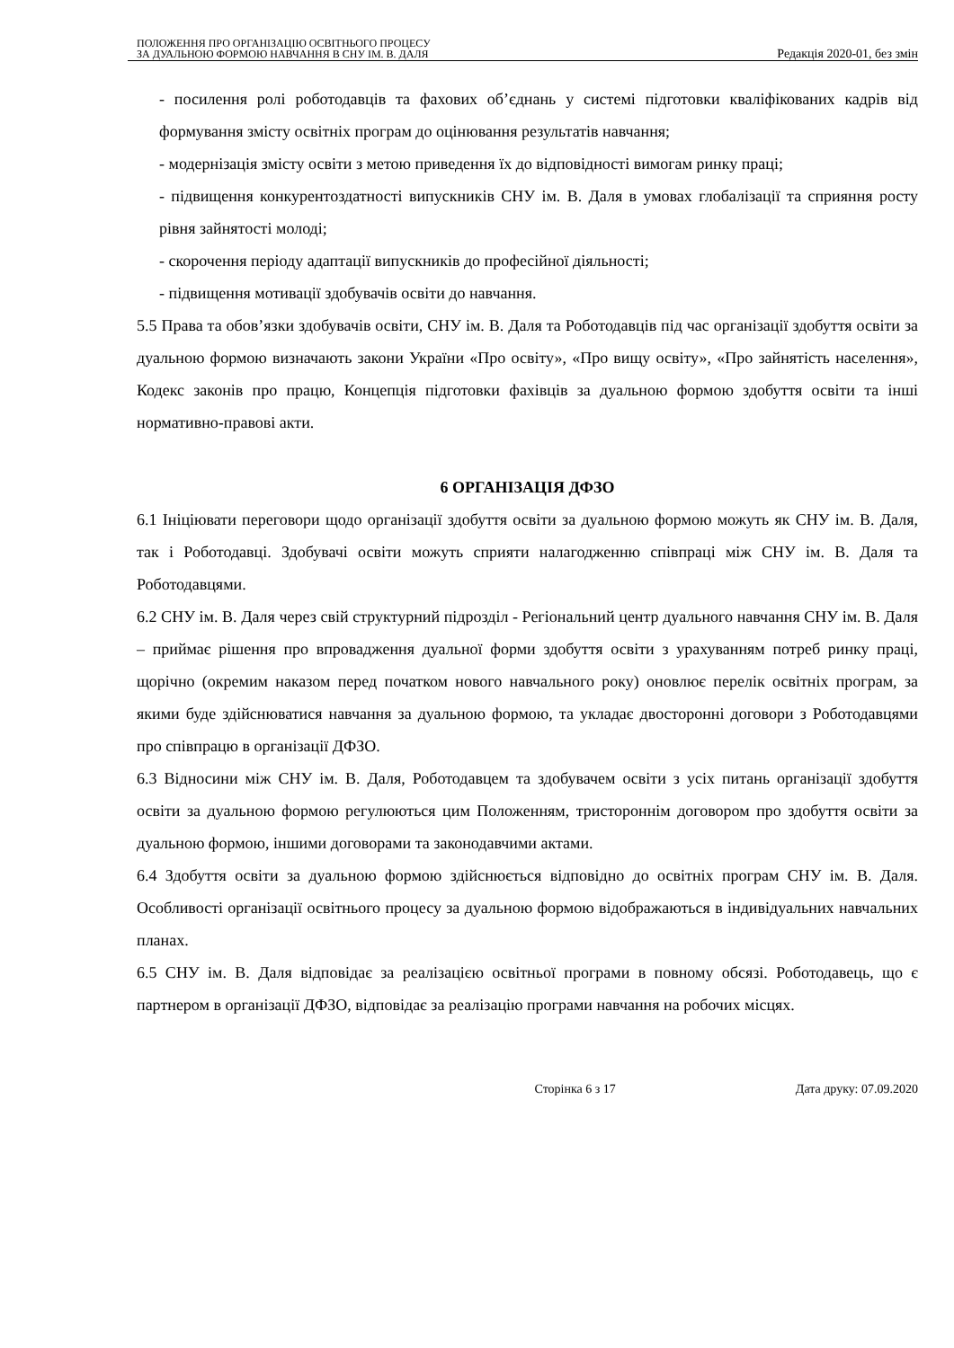ПОЛОЖЕННЯ ПРО ОРГАНІЗАЦІЮ ОСВІТНЬОГО ПРОЦЕСУ
ЗА ДУАЛЬНОЮ ФОРМОЮ НАВЧАННЯ В СНУ ІМ. В. ДАЛЯ
Редакція 2020-01, без змін
- посилення ролі роботодавців та фахових об’єднань у системі підготовки кваліфікованих кадрів від формування змісту освітніх програм до оцінювання результатів навчання;
- модернізація змісту освіти з метою приведення їх до відповідності вимогам ринку праці;
- підвищення конкурентоздатності випускників СНУ ім. В. Даля в умовах глобалізації та сприяння росту рівня зайнятості молоді;
- скорочення періоду адаптації випускників до професійної діяльності;
- підвищення мотивації здобувачів освіти до навчання.
5.5 Права та обов’язки здобувачів освіти, СНУ ім. В. Даля та Роботодавців під час організації здобуття освіти за дуальною формою визначають закони України «Про освіту», «Про вищу освіту», «Про зайнятість населення», Кодекс законів про працю, Концепція підготовки фахівців за дуальною формою здобуття освіти та інші нормативно-правові акти.
6 ОРГАНІЗАЦІЯ ДФЗО
6.1 Ініціювати переговори щодо організації здобуття освіти за дуальною формою можуть як СНУ ім. В. Даля, так і Роботодавці. Здобувачі освіти можуть сприяти налагодженню співпраці між СНУ ім. В. Даля та Роботодавцями.
6.2 СНУ ім. В. Даля через свій структурний підрозділ - Регіональний центр дуального навчання СНУ ім. В. Даля – приймає рішення про впровадження дуальної форми здобуття освіти з урахуванням потреб ринку праці, щорічно (окремим наказом перед початком нового навчального року) оновлює перелік освітніх програм, за якими буде здійснюватися навчання за дуальною формою, та укладає двосторонні договори з Роботодавцями про співпрацю в організації ДФЗО.
6.3 Відносини між СНУ ім. В. Даля, Роботодавцем та здобувачем освіти з усіх питань організації здобуття освіти за дуальною формою регулюються цим Положенням, тристороннім договором про здобуття освіти за дуальною формою, іншими договорами та законодавчими актами.
6.4 Здобуття освіти за дуальною формою здійснюється відповідно до освітніх програм СНУ ім. В. Даля. Особливості організації освітнього процесу за дуальною формою відображаються в індивідуальних навчальних планах.
6.5 СНУ ім. В. Даля відповідає за реалізацією освітньої програми в повному обсязі. Роботодавець, що є партнером в організації ДФЗО, відповідає за реалізацію програми навчання на робочих місцях.
Сторінка 6 з 17 Дата друку: 07.09.2020